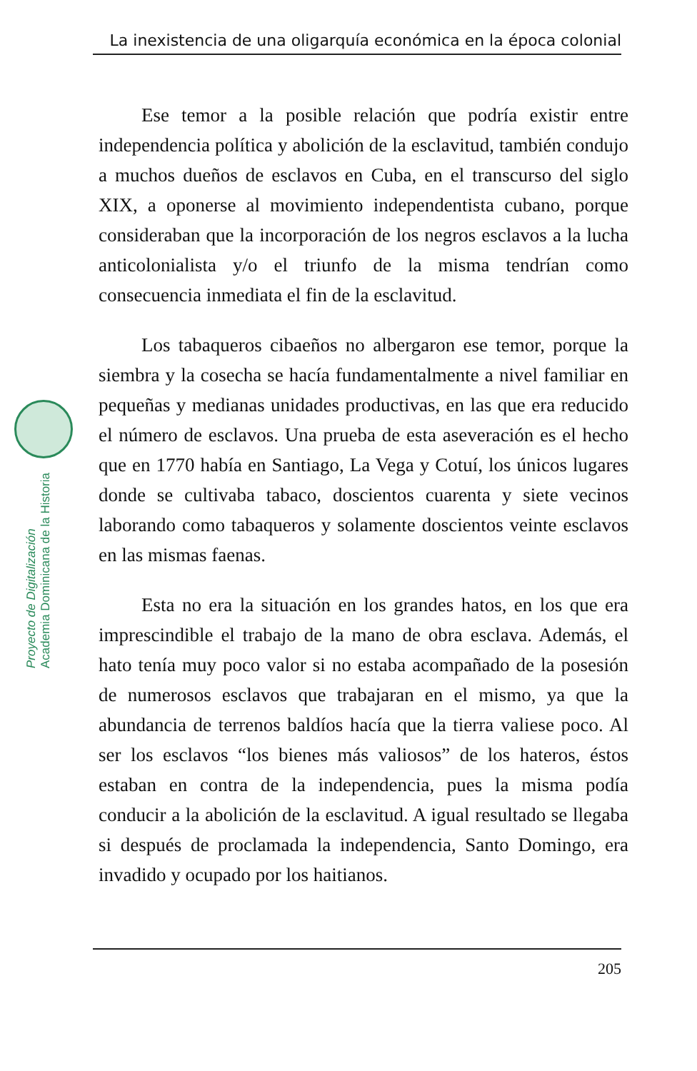La inexistencia de una oligarquía económica en la época colonial
Proyecto de Digitalización
Academia Dominicana de la Historia
Ese temor a la posible relación que podría existir entre independencia política y abolición de la esclavitud, también condujo a muchos dueños de esclavos en Cuba, en el transcurso del siglo XIX, a oponerse al movimiento independentista cubano, porque consideraban que la incorporación de los negros esclavos a la lucha anticolonialista y/o el triunfo de la misma tendrían como consecuencia inmediata el fin de la esclavitud.
Los tabaqueros cibaeños no albergaron ese temor, porque la siembra y la cosecha se hacía fundamentalmente a nivel familiar en pequeñas y medianas unidades productivas, en las que era reducido el número de esclavos. Una prueba de esta aseveración es el hecho que en 1770 había en Santiago, La Vega y Cotuí, los únicos lugares donde se cultivaba tabaco, doscientos cuarenta y siete vecinos laborando como tabaqueros y solamente doscientos veinte esclavos en las mismas faenas.
Esta no era la situación en los grandes hatos, en los que era imprescindible el trabajo de la mano de obra esclava. Además, el hato tenía muy poco valor si no estaba acompañado de la posesión de numerosos esclavos que trabajaran en el mismo, ya que la abundancia de terrenos baldíos hacía que la tierra valiese poco. Al ser los esclavos “los bienes más valiosos” de los hateros, éstos estaban en contra de la independencia, pues la misma podía conducir a la abolición de la esclavitud. A igual resultado se llegaba si después de proclamada la independencia, Santo Domingo, era invadido y ocupado por los haitianos.
205